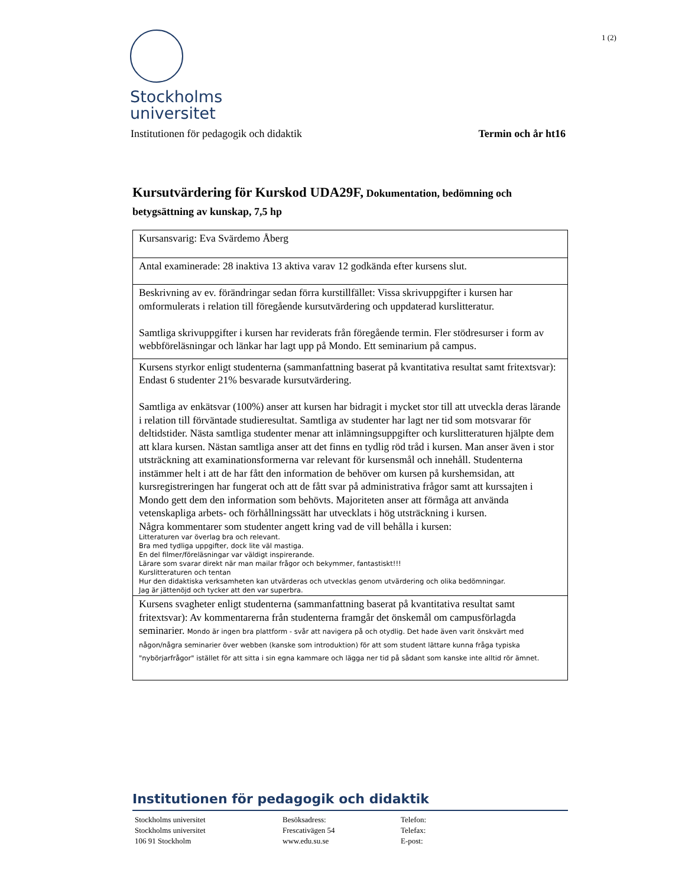Stockholms
universitet
1 (2)
Institutionen för pedagogik och didaktik Termin och år ht16
Kursutvärdering för Kurskod UDA29F, Dokumentation, bedömning och betygsättning av kunskap, 7,5 hp
| Kursansvarig: Eva Svärdemo Åberg |
| Antal examinerade: 28 inaktiva 13 aktiva varav 12 godkända efter kursens slut. |
| Beskrivning av ev. förändringar sedan förra kurstillfället: Vissa skrivuppgifter i kursen har omformulerats i relation till föregående kursutvärdering och uppdaterad kurslitteratur. Samtliga skrivuppgifter i kursen har reviderats från föregående termin. Fler stödresurser i form av webbföreläsningar och länkar har lagt upp på Mondo. Ett seminarium på campus. |
| Kursens styrkor enligt studenterna (sammanfattning baserat på kvantitativa resultat samt fritextsvar): Endast 6 studenter 21% besvarade kursutvärdering. Samtliga av enkätsvar (100%) anser att kursen har bidragit i mycket stor till att utveckla deras lärande i relation till förväntade studieresultat. Samtliga av studenter har lagt ner tid som motsvarar för deltidstider. Nästa samtliga studenter menar att inlämningsuppgifter och kurslitteraturen hjälpte dem att klara kursen. Nästan samtliga anser att det finns en tydlig röd tråd i kursen. Man anser även i stor utsträckning att examinationsformerna var relevant för kursensmål och innehåll. Studenterna instämmer helt i att de har fått den information de behöver om kursen på kurshemsidan, att kursregistreringen har fungerat och att de fått svar på administrativa frågor samt att kurssajten i Mondo gett dem den information som behövts. Majoriteten anser att förmåga att använda vetenskapliga arbets- och förhållningssätt har utvecklats i hög utsträckning i kursen. Några kommentarer som studenter angett kring vad de vill behålla i kursen: Litteraturen var överlag bra och relevant. Bra med tydliga uppgifter, dock lite väl mastiga. En del filmer/föreläsningar var väldigt inspirerande. Lärare som svarar direkt när man mailar frågor och bekymmer, fantastiskt!!! Kurslitteraturen och tentan Hur den didaktiska verksamheten kan utvärderas och utvecklas genom utvärdering och olika bedömningar. Jag är jättenöjd och tycker att den var superbra. |
| Kursens svagheter enligt studenterna (sammanfattning baserat på kvantitativa resultat samt fritextsvar): Av kommentarerna från studenterna framgår det önskemål om campusförlagda seminarier. Mondo är ingen bra plattform - svår att navigera på och otydlig. Det hade även varit önskvärt med någon/några seminarier över webben (kanske som introduktion) för att som student lättare kunna fråga typiska "nybörjarfrågor" istället för att sitta i sin egna kammare och lägga ner tid på sådant som kanske inte alltid rör ämnet. |
Institutionen för pedagogik och didaktik
Stockholms universitet
Stockholms universitet
106 91 Stockholm
Besöksadress:
Frescativägen 54
www.edu.su.se
Telefon:
Telefax:
E-post: